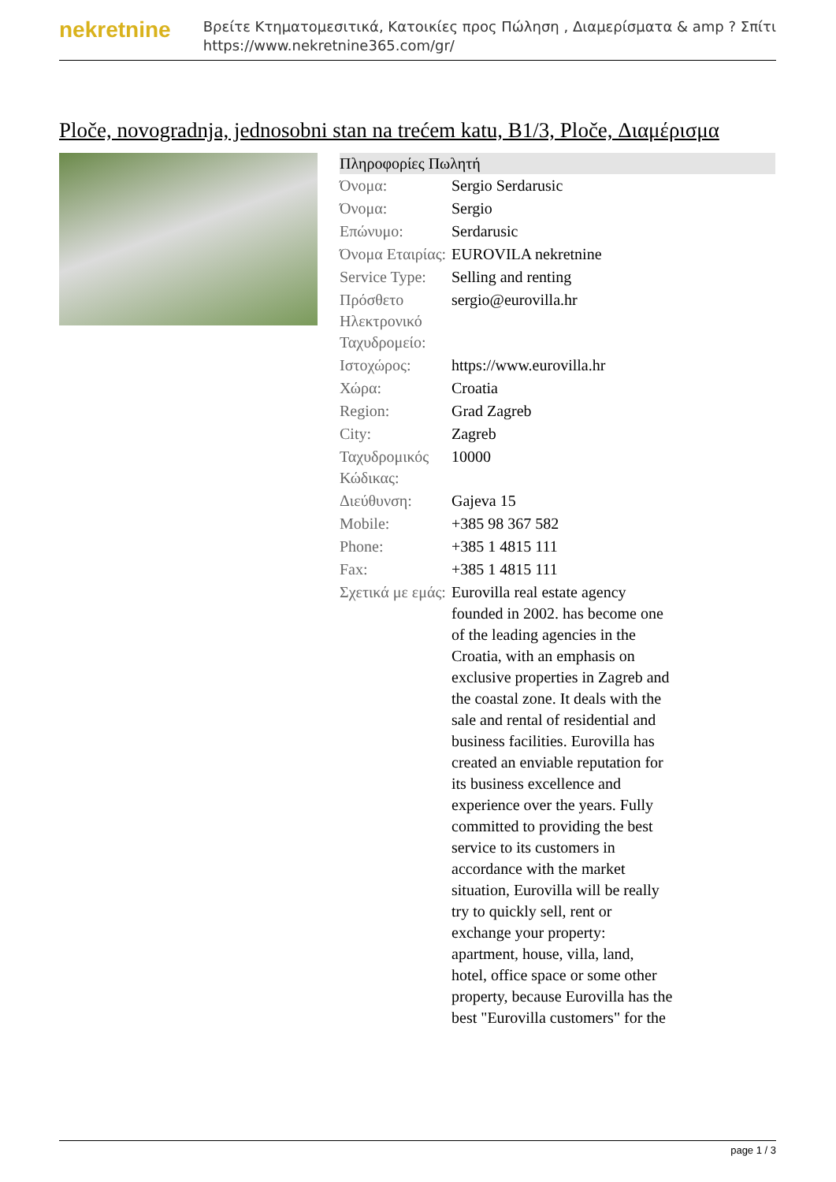nekretnine
Βρείτε Κτηματομεσιτικά, Κατοικίες προς Πώληση , Διαμερίσματα & amp ? Σπίτι
https://www.nekretnine365.com/gr/
Ploče, novogradnja, jednosobni stan na trećem katu, B1/3, Ploče, Διαμέρισμα
| Πληροφορίες Πωλητή | |
| --- | --- |
| Όνομα: | Sergio Serdarusic |
| Όνομα: | Sergio |
| Επώνυμο: | Serdarusic |
| Όνομα Εταιρίας: | EUROVILA nekretnine |
| Service Type: | Selling and renting |
| Πρόσθετο Ηλεκτρονικό Ταχυδρομείο: | sergio@eurovilla.hr |
| Ιστοχώρος: | https://www.eurovilla.hr |
| Χώρα: | Croatia |
| Region: | Grad Zagreb |
| City: | Zagreb |
| Ταχυδρομικός Κώδικας: | 10000 |
| Διεύθυνση: | Gajeva 15 |
| Mobile: | +385 98 367 582 |
| Phone: | +385 1 4815 111 |
| Fax: | +385 1 4815 111 |
| Σχετικά με εμάς: | Eurovilla real estate agency founded in 2002. has become one of the leading agencies in the Croatia, with an emphasis on exclusive properties in Zagreb and the coastal zone. It deals with the sale and rental of residential and business facilities. Eurovilla has created an enviable reputation for its business excellence and experience over the years. Fully committed to providing the best service to its customers in accordance with the market situation, Eurovilla will be really try to quickly sell, rent or exchange your property: apartment, house, villa, land, hotel, office space or some other property, because Eurovilla has the best "Eurovilla customers" for the |
page 1 / 3